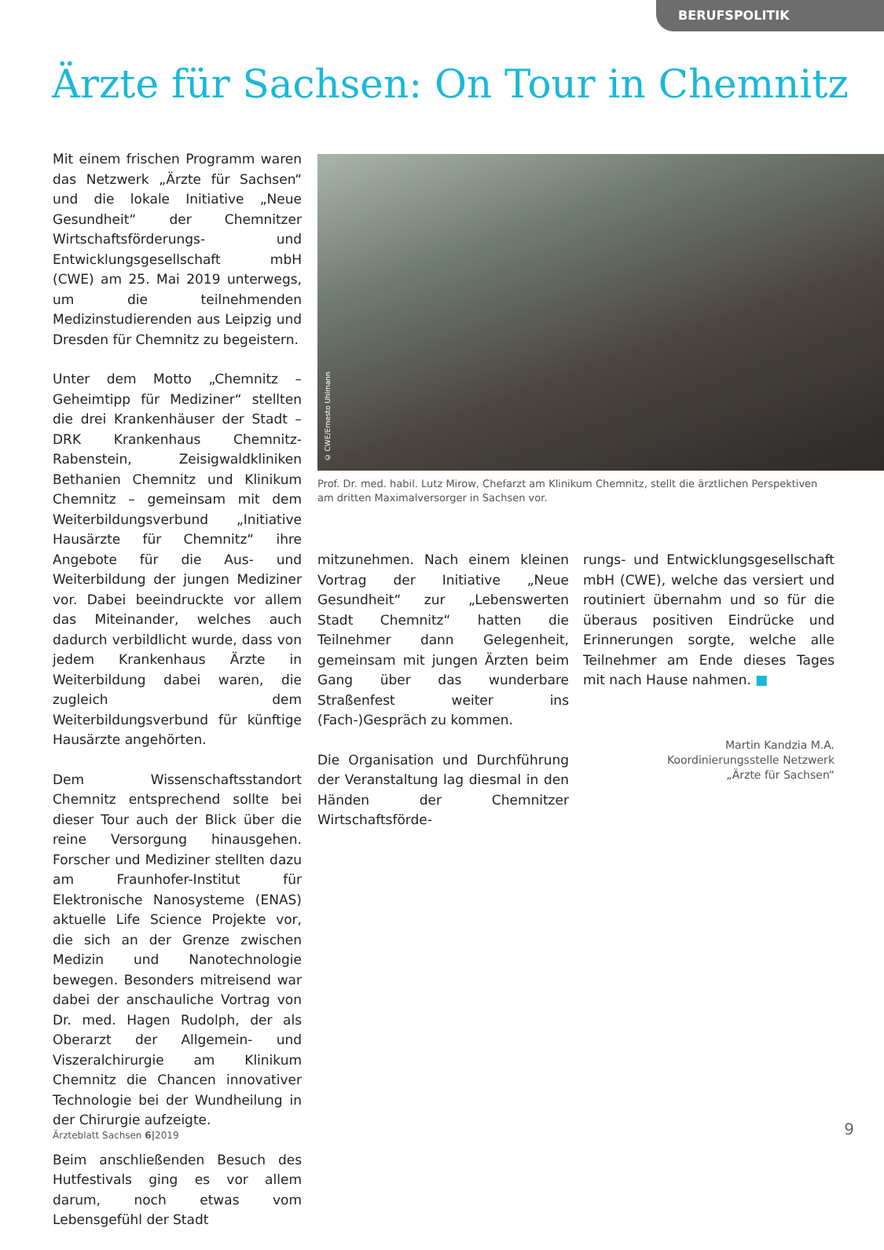BERUFSPOLITIK
Ärzte für Sachsen: On Tour in Chemnitz
Mit einem frischen Programm waren das Netzwerk „Ärzte für Sachsen“ und die lokale Initiative „Neue Gesundheit“ der Chemnitzer Wirtschaftsförderungs- und Entwicklungsgesellschaft mbH (CWE) am 25. Mai 2019 unterwegs, um die teilnehmenden Medizinstudierenden aus Leipzig und Dresden für Chemnitz zu begeistern.
Unter dem Motto „Chemnitz – Geheimtipp für Mediziner“ stellten die drei Krankenhäuser der Stadt – DRK Krankenhaus Chemnitz-Rabenstein, Zeisigwaldkliniken Bethanien Chemnitz und Klinikum Chemnitz – gemeinsam mit dem Weiterbildungsverbund „Initiative Hausärzte für Chemnitz“ ihre Angebote für die Aus- und Weiterbildung der jungen Mediziner vor. Dabei beeindruckte vor allem das Miteinander, welches auch dadurch verbildlicht wurde, dass von jedem Krankenhaus Ärzte in Weiterbildung dabei waren, die zugleich dem Weiterbildungsverbund für künftige Hausärzte angehörten.
Dem Wissenschaftsstandort Chemnitz entsprechend sollte bei dieser Tour auch der Blick über die reine Versorgung hinausgehen. Forscher und Mediziner stellten dazu am Fraunhofer-Institut für Elektronische Nanosysteme (ENAS) aktuelle Life Science Projekte vor, die sich an der Grenze zwischen Medizin und Nanotechnologie bewegen. Besonders mitreisend war dabei der anschauliche Vortrag von Dr. med. Hagen Rudolph, der als Oberarzt der Allgemein- und Viszeralchirurgie am Klinikum Chemnitz die Chancen innovativer Technologie bei der Wundheilung in der Chirurgie aufzeigte.
Beim anschließenden Besuch des Hutfestivals ging es vor allem darum, noch etwas vom Lebensgefühl der Stadt
© CWE/Ernesto Uhlmann
Prof. Dr. med. habil. Lutz Mirow, Chefarzt am Klinikum Chemnitz, stellt die ärztlichen Perspektiven am dritten Maximalversorger in Sachsen vor.
mitzunehmen. Nach einem kleinen Vortrag der Initiative „Neue Gesundheit“ zur „Lebenswerten Stadt Chemnitz“ hatten die Teilnehmer dann Gelegenheit, gemeinsam mit jungen Ärzten beim Gang über das wunderbare Straßenfest weiter ins (Fach-)Gespräch zu kommen.
Die Organisation und Durchführung der Veranstaltung lag diesmal in den Händen der Chemnitzer Wirtschaftsförde-
rungs- und Entwicklungsgesellschaft mbH (CWE), welche das versiert und routiniert übernahm und so für die überaus positiven Eindrücke und Erinnerungen sorgte, welche alle Teilnehmer am Ende dieses Tages mit nach Hause nahmen. ■
Martin Kandzia M.A.
Koordinierungsstelle Netzwerk
„Ärzte für Sachsen“
Ärzteblatt Sachsen 6|2019 9